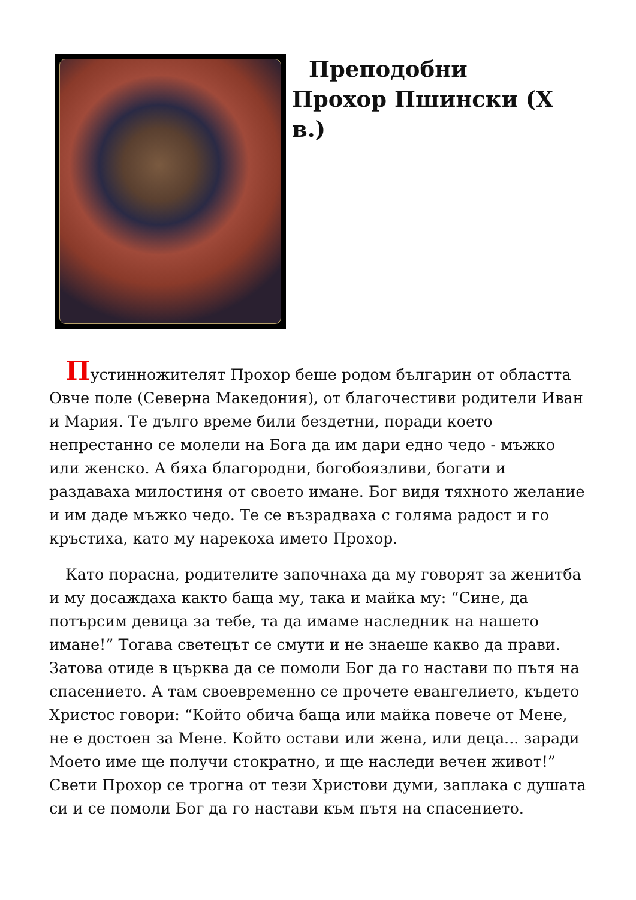Преподобни Прохор Пшински (X в.)
Пустинножителят Прохор беше родом българин от областта Овче поле (Северна Македония), от благочестиви родители Иван и Мария. Те дълго време били бездетни, поради което непрестанно се молели на Бога да им дари едно чедо - мъжко или женско. А бяха благородни, богобоязливи, богати и раздаваха милостиня от своето имане. Бог видя тяхното желание и им даде мъжко чедо. Те се възрадваха с голяма радост и го кръстиха, като му нарекоха името Прохор.
Като порасна, родителите започнаха да му говорят за женитба и му досаждаха както баща му, така и майка му: “Сине, да потърсим девица за тебе, та да имаме наследник на нашето имане!” Тогава светецът се смути и не знаеше какво да прави. Затова отиде в църква да се помоли Бог да го настави по пътя на спасението. А там своевременно се прочете евангелието, където Христос говори: “Който обича баща или майка повече от Мене, не е достоен за Мене. Който остави или жена, или деца... заради Моето име ще получи стократно, и ще наследи вечен живот!” Свети Прохор се трогна от тези Христови думи, заплака с душата си и се помоли Бог да го настави към пътя на спасението.